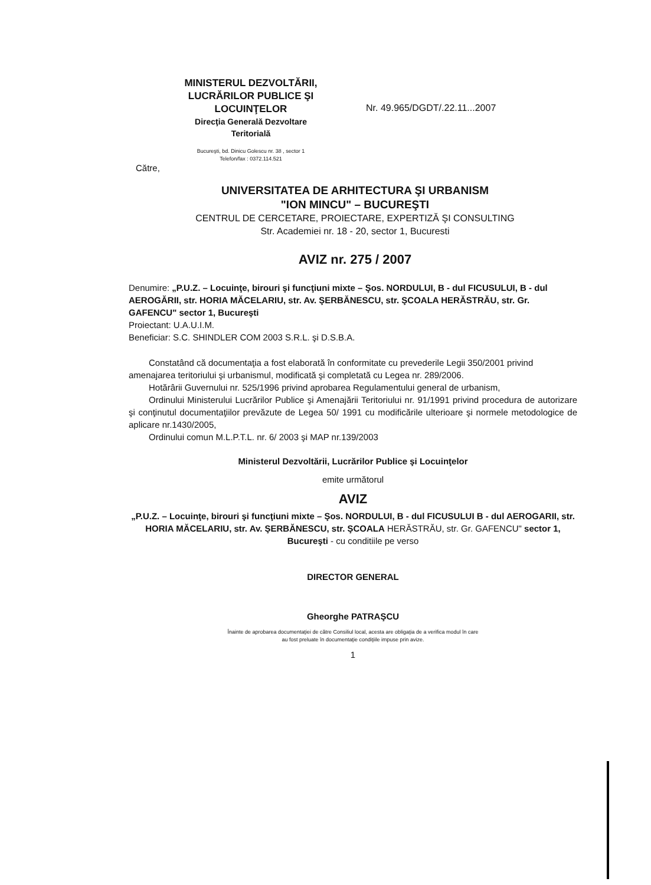MINISTERUL DEZVOLTĂRII,
LUCRĂRILOR PUBLICE ŞI
LOCUINŢELOR
Direcţia Generală Dezvoltare
Teritorială
Bucureşti, bd. Dinicu Golescu nr. 38 , sector 1
Telefon/fax : 0372.114.521
Nr. 49.965/DGDT/.22.11...2007
Către,
UNIVERSITATEA DE ARHITECTURA ŞI URBANISM
"ION MINCU" – BUCUREŞTI
CENTRUL DE CERCETARE, PROIECTARE, EXPERTIZĂ ŞI CONSULTING
Str. Academiei nr. 18 - 20, sector 1, Bucuresti
AVIZ nr. 275 / 2007
Denumire: „P.U.Z. – Locuinţe, birouri şi funcţiuni mixte – Şos. NORDULUI, B - dul FICUSULUI, B - dul AEROGĂRII, str. HORIA MĂCELARIU, str. Av. ŞERBĂNESCU, str. ŞCOALA HERĂSTRĂU, str. Gr. GAFENCU" sector 1, Bucureşti
Proiectant: U.A.U.I.M.
Beneficiar: S.C. SHINDLER COM 2003 S.R.L. şi D.S.B.A.
Constatând că documentaţia a fost elaborată în conformitate cu prevederile Legii 350/2001 privind amenajarea teritoriului şi urbanismul, modificată şi completată cu Legea nr. 289/2006.
Hotărârii Guvernului nr. 525/1996 privind aprobarea Regulamentului general de urbanism,
Ordinului Ministerului Lucrărilor Publice şi Amenajării Teritoriului nr. 91/1991 privind procedura de autorizare şi conţinutul documentaţiilor prevăzute de Legea 50/ 1991 cu modificările ulterioare şi normele metodologice de aplicare nr.1430/2005,
Ordinului comun M.L.P.T.L. nr. 6/ 2003 şi MAP nr.139/2003
Ministerul Dezvoltării, Lucrărilor Publice şi Locuinţelor
emite următorul
AVIZ
„P.U.Z. – Locuinţe, birouri şi funcţiuni mixte – Şos. NORDULUI, B - dul FICUSULUI B - dul AEROGARII, str. HORIA MĂCELARIU, str. Av. ŞERBĂNESCU, str. ŞCOALA HERĂSTRĂU, str. Gr. GAFENCU" sector 1, Bucureşti - cu conditiile pe verso
DIRECTOR GENERAL
Gheorghe PATRAŞCU
Înainte de aprobarea documentaţiei de către Consiliul local, acesta are obligaţia de a verifica modul în care
au fost preluate în documentaţie condiţiile impuse prin avize.
1